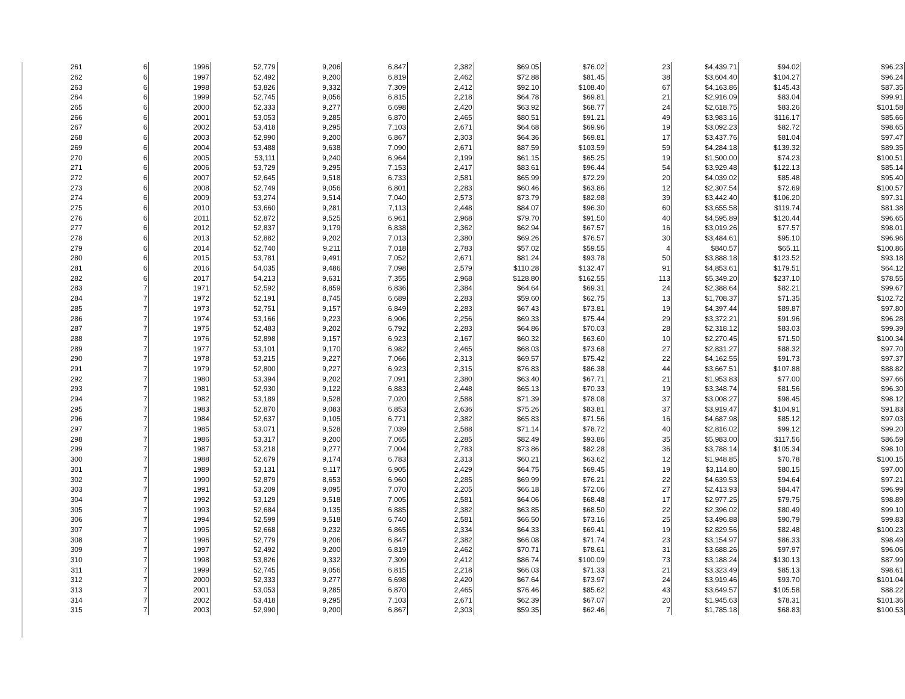| 261 | 6 | 1996 | 52,779 | 9,206 | 6,847 | 2,382 | $69.05 | $76.02 | 23 | $4,439.71 | $94.02 | $96.23 |
| 262 | 6 | 1997 | 52,492 | 9,200 | 6,819 | 2,462 | $72.88 | $81.45 | 38 | $3,604.40 | $104.27 | $96.24 |
| 263 | 6 | 1998 | 53,826 | 9,332 | 7,309 | 2,412 | $92.10 | $108.40 | 67 | $4,163.86 | $145.43 | $87.35 |
| 264 | 6 | 1999 | 52,745 | 9,056 | 6,815 | 2,218 | $64.78 | $69.81 | 21 | $2,916.09 | $83.04 | $99.91 |
| 265 | 6 | 2000 | 52,333 | 9,277 | 6,698 | 2,420 | $63.92 | $68.77 | 24 | $2,618.75 | $83.26 | $101.58 |
| 266 | 6 | 2001 | 53,053 | 9,285 | 6,870 | 2,465 | $80.51 | $91.21 | 49 | $3,983.16 | $116.17 | $85.66 |
| 267 | 6 | 2002 | 53,418 | 9,295 | 7,103 | 2,671 | $64.68 | $69.96 | 19 | $3,092.23 | $82.72 | $98.65 |
| 268 | 6 | 2003 | 52,990 | 9,200 | 6,867 | 2,303 | $64.36 | $69.81 | 17 | $3,437.76 | $81.04 | $97.47 |
| 269 | 6 | 2004 | 53,488 | 9,638 | 7,090 | 2,671 | $87.59 | $103.59 | 59 | $4,284.18 | $139.32 | $89.35 |
| 270 | 6 | 2005 | 53,111 | 9,240 | 6,964 | 2,199 | $61.15 | $65.25 | 19 | $1,500.00 | $74.23 | $100.51 |
| 271 | 6 | 2006 | 53,729 | 9,295 | 7,153 | 2,417 | $83.61 | $96.44 | 54 | $3,929.48 | $122.13 | $85.14 |
| 272 | 6 | 2007 | 52,645 | 9,518 | 6,733 | 2,581 | $65.99 | $72.29 | 20 | $4,039.02 | $85.48 | $95.40 |
| 273 | 6 | 2008 | 52,749 | 9,056 | 6,801 | 2,283 | $60.46 | $63.86 | 12 | $2,307.54 | $72.69 | $100.57 |
| 274 | 6 | 2009 | 53,274 | 9,514 | 7,040 | 2,573 | $73.79 | $82.98 | 39 | $3,442.40 | $106.20 | $97.31 |
| 275 | 6 | 2010 | 53,660 | 9,281 | 7,113 | 2,448 | $84.07 | $96.30 | 60 | $3,655.58 | $119.74 | $81.38 |
| 276 | 6 | 2011 | 52,872 | 9,525 | 6,961 | 2,968 | $79.70 | $91.50 | 40 | $4,595.89 | $120.44 | $96.65 |
| 277 | 6 | 2012 | 52,837 | 9,179 | 6,838 | 2,362 | $62.94 | $67.57 | 16 | $3,019.26 | $77.57 | $98.01 |
| 278 | 6 | 2013 | 52,882 | 9,202 | 7,013 | 2,380 | $69.26 | $76.57 | 30 | $3,484.61 | $95.10 | $96.96 |
| 279 | 6 | 2014 | 52,740 | 9,211 | 7,018 | 2,783 | $57.02 | $59.55 | 4 | $840.57 | $65.11 | $100.86 |
| 280 | 6 | 2015 | 53,781 | 9,491 | 7,052 | 2,671 | $81.24 | $93.78 | 50 | $3,888.18 | $123.52 | $93.18 |
| 281 | 6 | 2016 | 54,035 | 9,486 | 7,098 | 2,579 | $110.28 | $132.47 | 91 | $4,853.61 | $179.51 | $64.12 |
| 282 | 6 | 2017 | 54,213 | 9,631 | 7,355 | 2,968 | $128.80 | $162.55 | 113 | $5,349.20 | $237.10 | $78.55 |
| 283 | 7 | 1971 | 52,592 | 8,859 | 6,836 | 2,384 | $64.64 | $69.31 | 24 | $2,388.64 | $82.21 | $99.67 |
| 284 | 7 | 1972 | 52,191 | 8,745 | 6,689 | 2,283 | $59.60 | $62.75 | 13 | $1,708.37 | $71.35 | $102.72 |
| 285 | 7 | 1973 | 52,751 | 9,157 | 6,849 | 2,283 | $67.43 | $73.81 | 19 | $4,397.44 | $89.87 | $97.80 |
| 286 | 7 | 1974 | 53,166 | 9,223 | 6,906 | 2,256 | $69.33 | $75.44 | 29 | $3,372.21 | $91.96 | $96.28 |
| 287 | 7 | 1975 | 52,483 | 9,202 | 6,792 | 2,283 | $64.86 | $70.03 | 28 | $2,318.12 | $83.03 | $99.39 |
| 288 | 7 | 1976 | 52,898 | 9,157 | 6,923 | 2,167 | $60.32 | $63.60 | 10 | $2,270.45 | $71.50 | $100.34 |
| 289 | 7 | 1977 | 53,101 | 9,170 | 6,982 | 2,465 | $68.03 | $73.68 | 27 | $2,831.27 | $88.32 | $97.70 |
| 290 | 7 | 1978 | 53,215 | 9,227 | 7,066 | 2,313 | $69.57 | $75.42 | 22 | $4,162.55 | $91.73 | $97.37 |
| 291 | 7 | 1979 | 52,800 | 9,227 | 6,923 | 2,315 | $76.83 | $86.38 | 44 | $3,667.51 | $107.88 | $88.82 |
| 292 | 7 | 1980 | 53,394 | 9,202 | 7,091 | 2,380 | $63.40 | $67.71 | 21 | $1,953.83 | $77.00 | $97.66 |
| 293 | 7 | 1981 | 52,930 | 9,122 | 6,883 | 2,448 | $65.13 | $70.33 | 19 | $3,348.74 | $81.56 | $96.30 |
| 294 | 7 | 1982 | 53,189 | 9,528 | 7,020 | 2,588 | $71.39 | $78.08 | 37 | $3,008.27 | $98.45 | $98.12 |
| 295 | 7 | 1983 | 52,870 | 9,083 | 6,853 | 2,636 | $75.26 | $83.81 | 37 | $3,919.47 | $104.91 | $91.83 |
| 296 | 7 | 1984 | 52,637 | 9,105 | 6,771 | 2,382 | $65.83 | $71.56 | 16 | $4,687.98 | $85.12 | $97.03 |
| 297 | 7 | 1985 | 53,071 | 9,528 | 7,039 | 2,588 | $71.14 | $78.72 | 40 | $2,816.02 | $99.12 | $99.20 |
| 298 | 7 | 1986 | 53,317 | 9,200 | 7,065 | 2,285 | $82.49 | $93.86 | 35 | $5,983.00 | $117.56 | $86.59 |
| 299 | 7 | 1987 | 53,218 | 9,277 | 7,004 | 2,783 | $73.86 | $82.28 | 36 | $3,788.14 | $105.34 | $98.10 |
| 300 | 7 | 1988 | 52,679 | 9,174 | 6,783 | 2,313 | $60.21 | $63.62 | 12 | $1,948.85 | $70.78 | $100.15 |
| 301 | 7 | 1989 | 53,131 | 9,117 | 6,905 | 2,429 | $64.75 | $69.45 | 19 | $3,114.80 | $80.15 | $97.00 |
| 302 | 7 | 1990 | 52,879 | 8,653 | 6,960 | 2,285 | $69.99 | $76.21 | 22 | $4,639.53 | $94.64 | $97.21 |
| 303 | 7 | 1991 | 53,209 | 9,095 | 7,070 | 2,205 | $66.18 | $72.06 | 27 | $2,413.93 | $84.47 | $96.99 |
| 304 | 7 | 1992 | 53,129 | 9,518 | 7,005 | 2,581 | $64.06 | $68.48 | 17 | $2,977.25 | $79.75 | $98.89 |
| 305 | 7 | 1993 | 52,684 | 9,135 | 6,885 | 2,382 | $63.85 | $68.50 | 22 | $2,396.02 | $80.49 | $99.10 |
| 306 | 7 | 1994 | 52,599 | 9,518 | 6,740 | 2,581 | $66.50 | $73.16 | 25 | $3,496.88 | $90.79 | $99.83 |
| 307 | 7 | 1995 | 52,668 | 9,232 | 6,865 | 2,334 | $64.33 | $69.41 | 19 | $2,829.56 | $82.48 | $100.23 |
| 308 | 7 | 1996 | 52,779 | 9,206 | 6,847 | 2,382 | $66.08 | $71.74 | 23 | $3,154.97 | $86.33 | $98.49 |
| 309 | 7 | 1997 | 52,492 | 9,200 | 6,819 | 2,462 | $70.71 | $78.61 | 31 | $3,688.26 | $97.97 | $96.06 |
| 310 | 7 | 1998 | 53,826 | 9,332 | 7,309 | 2,412 | $86.74 | $100.09 | 73 | $3,188.24 | $130.13 | $87.99 |
| 311 | 7 | 1999 | 52,745 | 9,056 | 6,815 | 2,218 | $66.03 | $71.33 | 21 | $3,323.49 | $85.13 | $98.61 |
| 312 | 7 | 2000 | 52,333 | 9,277 | 6,698 | 2,420 | $67.64 | $73.97 | 24 | $3,919.46 | $93.70 | $101.04 |
| 313 | 7 | 2001 | 53,053 | 9,285 | 6,870 | 2,465 | $76.46 | $85.62 | 43 | $3,649.57 | $105.58 | $88.22 |
| 314 | 7 | 2002 | 53,418 | 9,295 | 7,103 | 2,671 | $62.39 | $67.07 | 20 | $1,945.63 | $78.31 | $101.36 |
| 315 | 7 | 2003 | 52,990 | 9,200 | 6,867 | 2,303 | $59.35 | $62.46 | 7 | $1,785.18 | $68.83 | $100.53 |